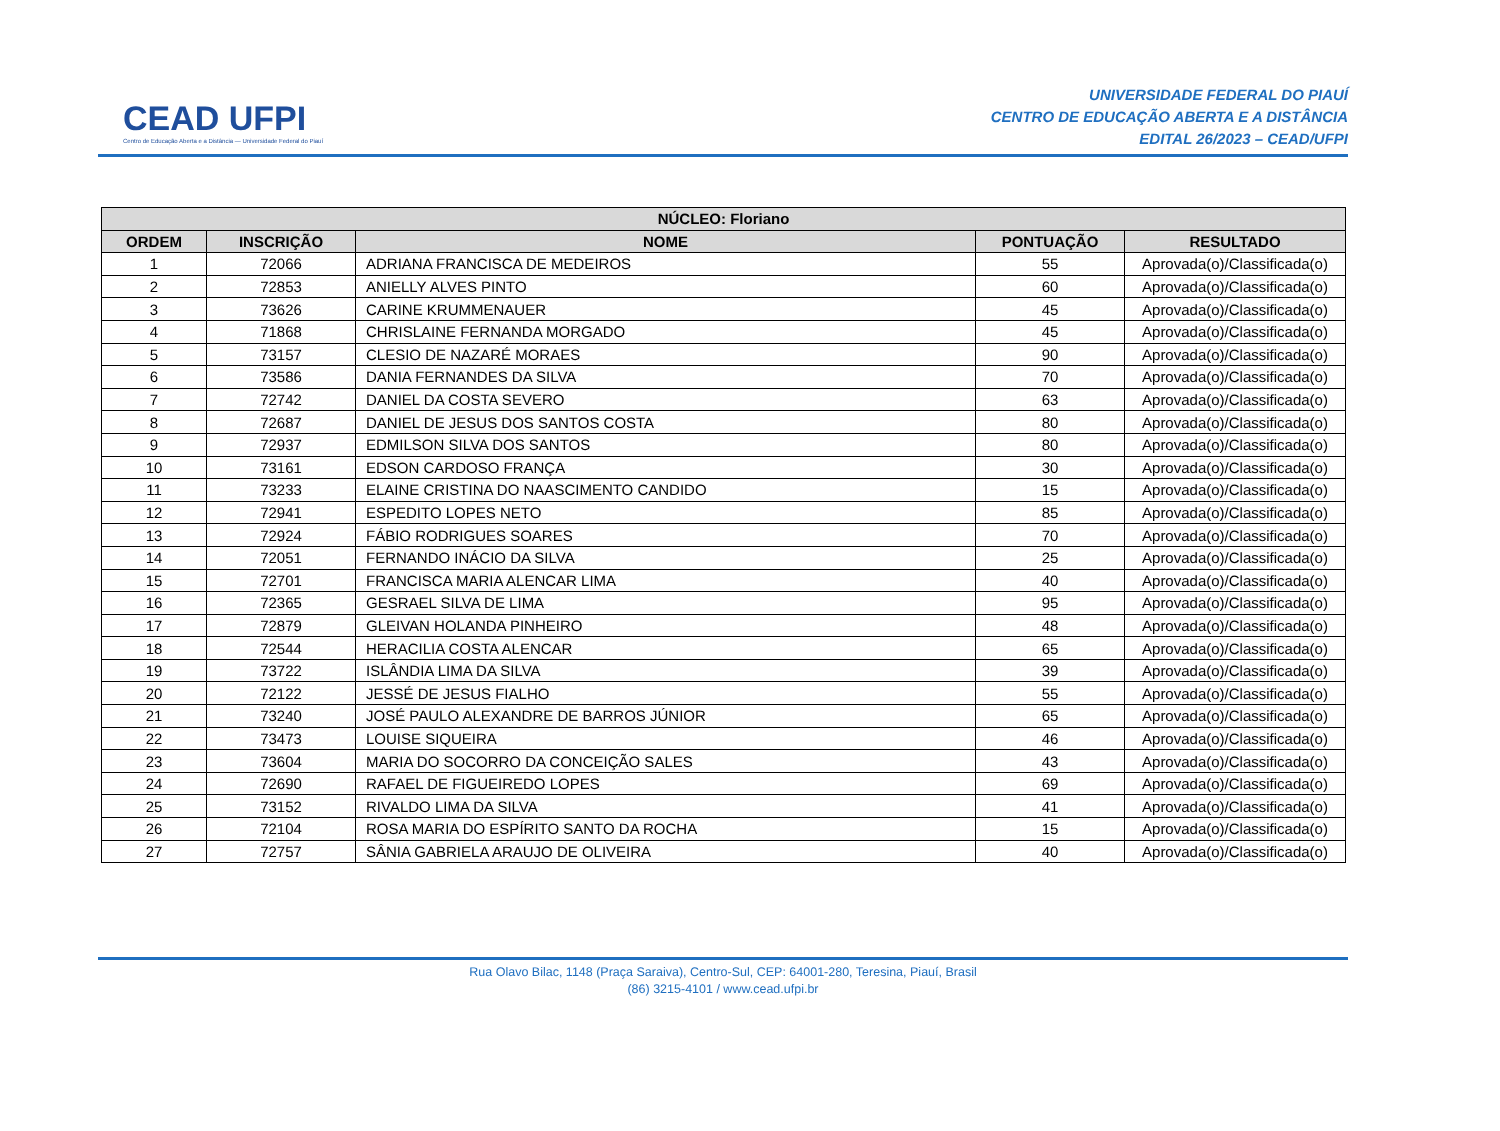CEAD UFPI
Centro de Educação Aberta e a Distância — Universidade Federal do Piauí
UNIVERSIDADE FEDERAL DO PIAUÍ
CENTRO DE EDUCAÇÃO ABERTA E A DISTÂNCIA
EDITAL 26/2023 – CEAD/UFPI
| NÚCLEO: Floriano | | | | |
| --- | --- | --- | --- | --- |
| ORDEM | INSCRIÇÃO | NOME | PONTUAÇÃO | RESULTADO |
| 1 | 72066 | ADRIANA FRANCISCA DE MEDEIROS | 55 | Aprovada(o)/Classificada(o) |
| 2 | 72853 | ANIELLY ALVES PINTO | 60 | Aprovada(o)/Classificada(o) |
| 3 | 73626 | CARINE KRUMMENAUER | 45 | Aprovada(o)/Classificada(o) |
| 4 | 71868 | CHRISLAINE FERNANDA MORGADO | 45 | Aprovada(o)/Classificada(o) |
| 5 | 73157 | CLESIO DE NAZARÉ MORAES | 90 | Aprovada(o)/Classificada(o) |
| 6 | 73586 | DANIA FERNANDES DA SILVA | 70 | Aprovada(o)/Classificada(o) |
| 7 | 72742 | DANIEL DA COSTA SEVERO | 63 | Aprovada(o)/Classificada(o) |
| 8 | 72687 | DANIEL DE JESUS DOS SANTOS COSTA | 80 | Aprovada(o)/Classificada(o) |
| 9 | 72937 | EDMILSON SILVA DOS SANTOS | 80 | Aprovada(o)/Classificada(o) |
| 10 | 73161 | EDSON CARDOSO FRANÇA | 30 | Aprovada(o)/Classificada(o) |
| 11 | 73233 | ELAINE CRISTINA DO NAASCIMENTO CANDIDO | 15 | Aprovada(o)/Classificada(o) |
| 12 | 72941 | ESPEDITO LOPES NETO | 85 | Aprovada(o)/Classificada(o) |
| 13 | 72924 | FÁBIO RODRIGUES SOARES | 70 | Aprovada(o)/Classificada(o) |
| 14 | 72051 | FERNANDO INÁCIO DA SILVA | 25 | Aprovada(o)/Classificada(o) |
| 15 | 72701 | FRANCISCA MARIA ALENCAR LIMA | 40 | Aprovada(o)/Classificada(o) |
| 16 | 72365 | GESRAEL SILVA DE LIMA | 95 | Aprovada(o)/Classificada(o) |
| 17 | 72879 | GLEIVAN HOLANDA PINHEIRO | 48 | Aprovada(o)/Classificada(o) |
| 18 | 72544 | HERACILIA COSTA ALENCAR | 65 | Aprovada(o)/Classificada(o) |
| 19 | 73722 | ISLÂNDIA LIMA DA SILVA | 39 | Aprovada(o)/Classificada(o) |
| 20 | 72122 | JESSÉ DE JESUS FIALHO | 55 | Aprovada(o)/Classificada(o) |
| 21 | 73240 | JOSÉ PAULO ALEXANDRE DE BARROS JÚNIOR | 65 | Aprovada(o)/Classificada(o) |
| 22 | 73473 | LOUISE SIQUEIRA | 46 | Aprovada(o)/Classificada(o) |
| 23 | 73604 | MARIA DO SOCORRO DA CONCEIÇÃO SALES | 43 | Aprovada(o)/Classificada(o) |
| 24 | 72690 | RAFAEL DE FIGUEIREDO LOPES | 69 | Aprovada(o)/Classificada(o) |
| 25 | 73152 | RIVALDO LIMA DA SILVA | 41 | Aprovada(o)/Classificada(o) |
| 26 | 72104 | ROSA MARIA DO ESPÍRITO SANTO DA ROCHA | 15 | Aprovada(o)/Classificada(o) |
| 27 | 72757 | SÂNIA GABRIELA ARAUJO DE OLIVEIRA | 40 | Aprovada(o)/Classificada(o) |
Rua Olavo Bilac, 1148 (Praça Saraiva), Centro-Sul, CEP: 64001-280, Teresina, Piauí, Brasil
(86) 3215-4101 / www.cead.ufpi.br